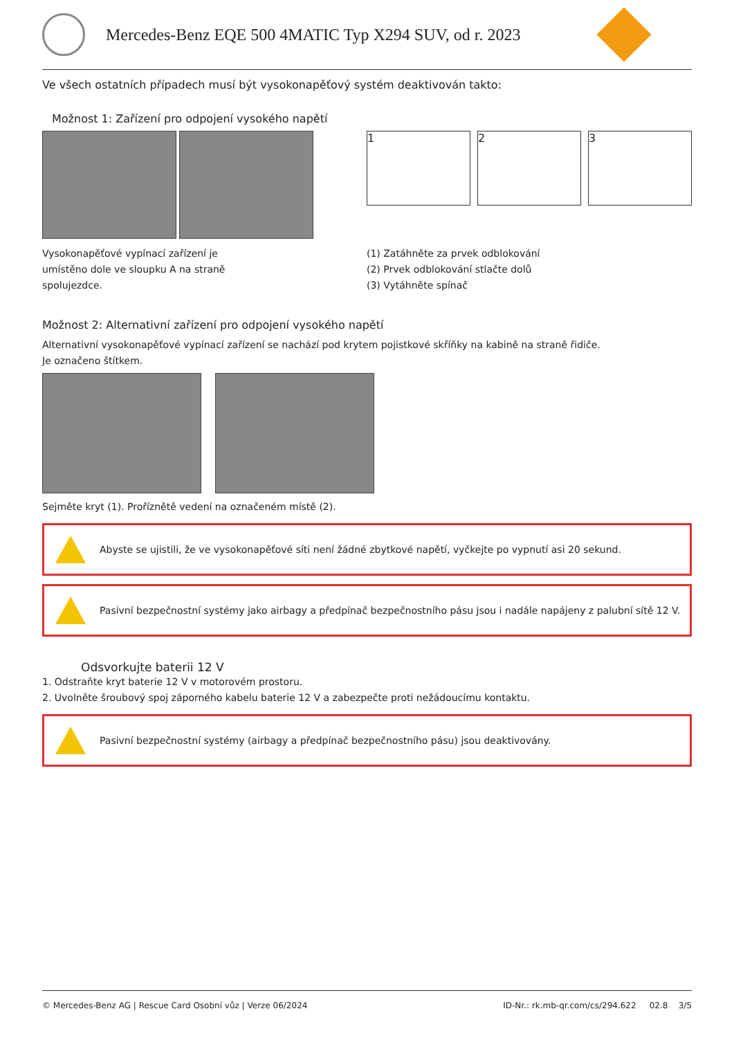Mercedes-Benz EQE 500 4MATIC Typ X294 SUV, od r. 2023
Ve všech ostatních případech musí být vysokonapěťový systém deaktivován takto:
Možnost 1: Zařízení pro odpojení vysokého napětí
Vysokonapěťové vypínací zařízení je
umístěno dole ve sloupku A na straně
spolujezdce.
1 2 3
(1) Zatáhněte za prvek odblokování
(2) Prvek odblokování stlačte dolů
(3) Vytáhněte spínač
Možnost 2: Alternativní zařízení pro odpojení vysokého napětí
Alternativní vysokonapěťové vypínací zařízení se nachází pod krytem pojistkové skříňky na kabině na straně řidiče.
Je označeno štítkem.
Sejměte kryt (1). Proříznětě vedení na označeném místě (2).
Abyste se ujistili, že ve vysokonapěťové síti není žádné zbytkové napětí, vyčkejte po vypnutí asi 20 sekund.
Pasivní bezpečnostní systémy jako airbagy a předpínač bezpečnostního pásu jsou i nadále napájeny z palubní sítě 12 V.
Odsvorkujte baterii 12 V
1. Odstraňte kryt baterie 12 V v motorovém prostoru.
2. Uvolněte šroubový spoj záporného kabelu baterie 12 V a zabezpečte proti nežádoucímu kontaktu.
Pasivní bezpečnostní systémy (airbagy a předpínač bezpečnostního pásu) jsou deaktivovány.
© Mercedes-Benz AG | Rescue Card Osobní vůz | Verze 06/2024 ID-Nr.: rk.mb-qr.com/cs/294.622 02.8 3/5